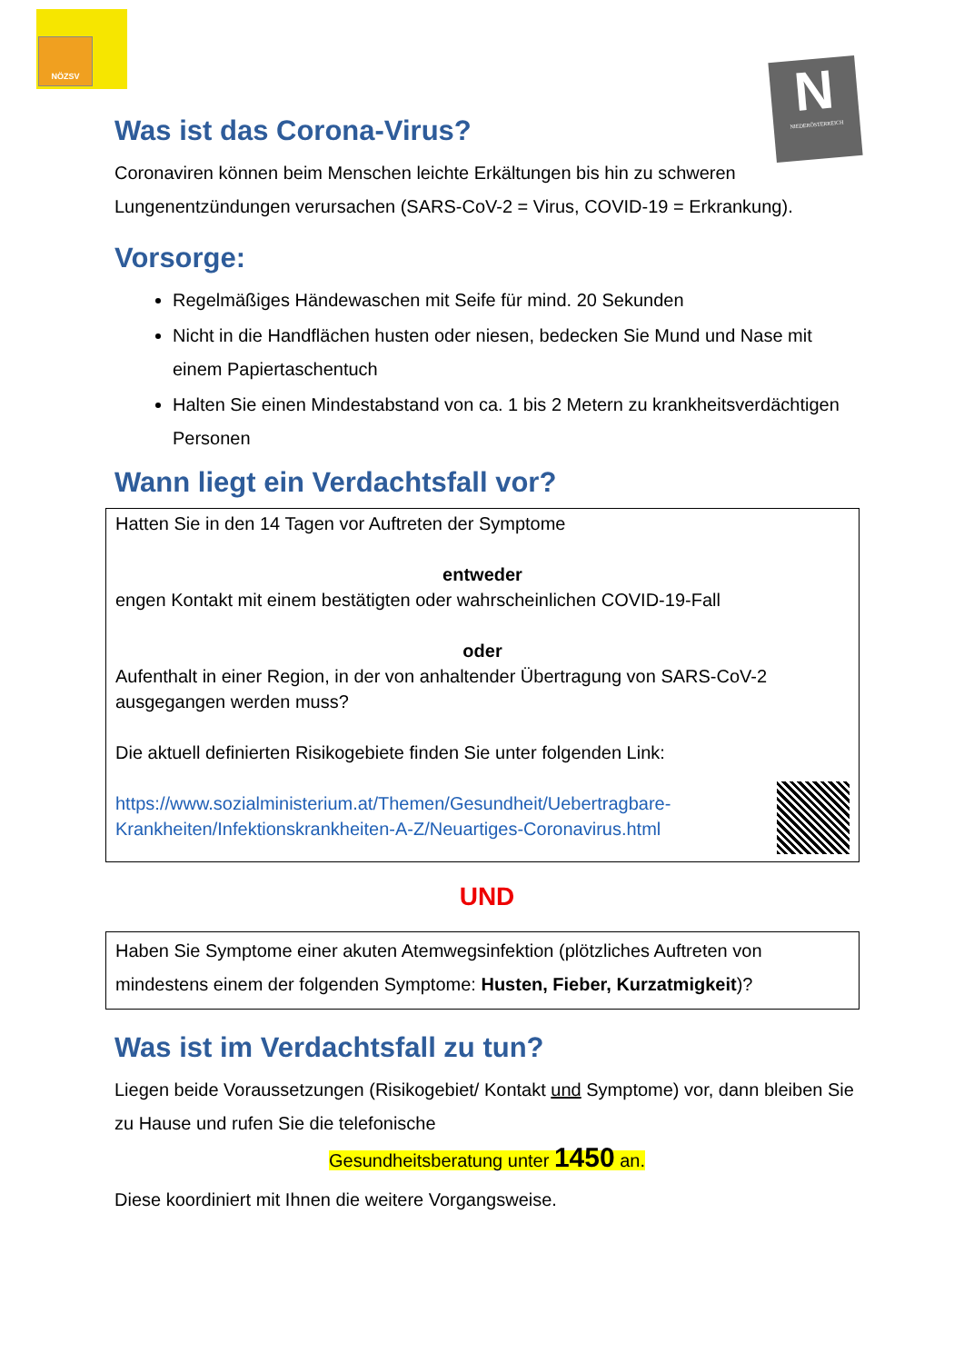NÖZSV
N
NIEDERÖSTERREICH
Was ist das Corona-Virus?
Coronaviren können beim Menschen leichte Erkältungen bis hin zu schweren Lungenentzündungen verursachen (SARS-CoV-2 = Virus, COVID-19 = Erkrankung).
Vorsorge:
Regelmäßiges Händewaschen mit Seife für mind. 20 Sekunden
Nicht in die Handflächen husten oder niesen, bedecken Sie Mund und Nase mit einem Papiertaschentuch
Halten Sie einen Mindestabstand von ca. 1 bis 2 Metern zu krankheitsverdächtigen Personen
Wann liegt ein Verdachtsfall vor?
Hatten Sie in den 14 Tagen vor Auftreten der Symptome
entweder
engen Kontakt mit einem bestätigten oder wahrscheinlichen COVID-19-Fall
oder
Aufenthalt in einer Region, in der von anhaltender Übertragung von SARS-CoV-2 ausgegangen werden muss?
Die aktuell definierten Risikogebiete finden Sie unter folgenden Link:
https://www.sozialministerium.at/Themen/Gesundheit/Uebertragbare-Krankheiten/Infektionskrankheiten-A-Z/Neuartiges-Coronavirus.html
UND
Haben Sie Symptome einer akuten Atemwegsinfektion (plötzliches Auftreten von mindestens einem der folgenden Symptome: Husten, Fieber, Kurzatmigkeit)?
Was ist im Verdachtsfall zu tun?
Liegen beide Voraussetzungen (Risikogebiet/ Kontakt und Symptome) vor, dann bleiben Sie zu Hause und rufen Sie die telefonische
Gesundheitsberatung unter 1450 an.
Diese koordiniert mit Ihnen die weitere Vorgangsweise.